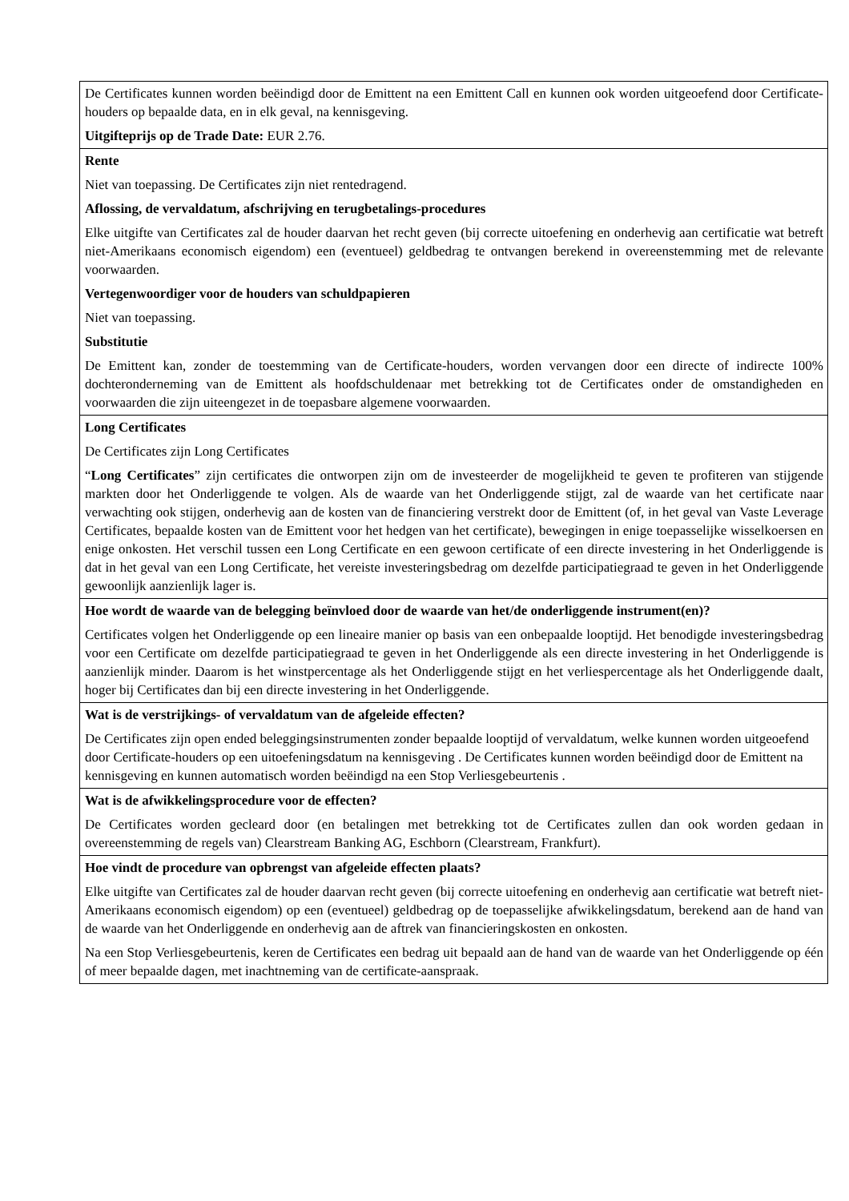| De Certificates kunnen worden beëindigd door de Emittent na een Emittent Call en kunnen ook worden uitgeoefend door Certificate-houders op bepaalde data, en in elk geval, na kennisgeving. Uitgifteprijs op de Trade Date: EUR 2.76. |
| Rente Niet van toepassing. De Certificates zijn niet rentedragend. Aflossing, de vervaldatum, afschrijving en terugbetalings-procedures Elke uitgifte van Certificates zal de houder daarvan het recht geven (bij correcte uitoefening en onderhevig aan certificatie wat betreft niet-Amerikaans economisch eigendom) een (eventueel) geldbedrag te ontvangen berekend in overeenstemming met de relevante voorwaarden. Vertegenwoordiger voor de houders van schuldpapieren Niet van toepassing. Substitutie De Emittent kan, zonder de toestemming van de Certificate-houders, worden vervangen door een directe of indirecte 100% dochteronderneming van de Emittent als hoofdschuldenaar met betrekking tot de Certificates onder de omstandigheden en voorwaarden die zijn uiteengezet in de toepasbare algemene voorwaarden. |
| Long Certificates De Certificates zijn Long Certificates “ Long Certificates ” zijn certificates die ontworpen zijn om de investeerder de mogelijkheid te geven te profiteren van stijgende markten door het Onderliggende te volgen. Als de waarde van het Onderliggende stijgt, zal de waarde van het certificate naar verwachting ook stijgen, onderhevig aan de kosten van de financiering verstrekt door de Emittent (of, in het geval van Vaste Leverage Certificates, bepaalde kosten van de Emittent voor het hedgen van het certificate), bewegingen in enige toepasselijke wisselkoersen en enige onkosten. Het verschil tussen een Long Certificate en een gewoon certificate of een directe investering in het Onderliggende is dat in het geval van een Long Certificate, het vereiste investeringsbedrag om dezelfde participatiegraad te geven in het Onderliggende gewoonlijk aanzienlijk lager is. |
| Hoe wordt de waarde van de belegging beïnvloed door de waarde van het/de onderliggende instrument(en)? Certificates volgen het Onderliggende op een lineaire manier op basis van een onbepaalde looptijd. Het benodigde investeringsbedrag voor een Certificate om dezelfde participatiegraad te geven in het Onderliggende als een directe investering in het Onderliggende is aanzienlijk minder. Daarom is het winstpercentage als het Onderliggende stijgt en het verliespercentage als het Onderliggende daalt, hoger bij Certificates dan bij een directe investering in het Onderliggende. |
| Wat is de verstrijkings- of vervaldatum van de afgeleide effecten? De Certificates zijn open ended beleggingsinstrumenten zonder bepaalde looptijd of vervaldatum, welke kunnen worden uitgeoefend door Certificate-houders op een uitoefeningsdatum na kennisgeving . De Certificates kunnen worden beëindigd door de Emittent na kennisgeving en kunnen automatisch worden beëindigd na een Stop Verliesgebeurtenis . |
| Wat is de afwikkelingsprocedure voor de effecten? De Certificates worden gecleard door (en betalingen met betrekking tot de Certificates zullen dan ook worden gedaan in overeenstemming de regels van) Clearstream Banking AG, Eschborn (Clearstream, Frankfurt). |
| Hoe vindt de procedure van opbrengst van afgeleide effecten plaats? Elke uitgifte van Certificates zal de houder daarvan recht geven (bij correcte uitoefening en onderhevig aan certificatie wat betreft niet-Amerikaans economisch eigendom) op een (eventueel) geldbedrag op de toepasselijke afwikkelingsdatum, berekend aan de hand van de waarde van het Onderliggende en onderhevig aan de aftrek van financieringskosten en onkosten. Na een Stop Verliesgebeurtenis, keren de Certificates een bedrag uit bepaald aan de hand van de waarde van het Onderliggende op één of meer bepaalde dagen, met inachtneming van de certificate-aanspraak. |